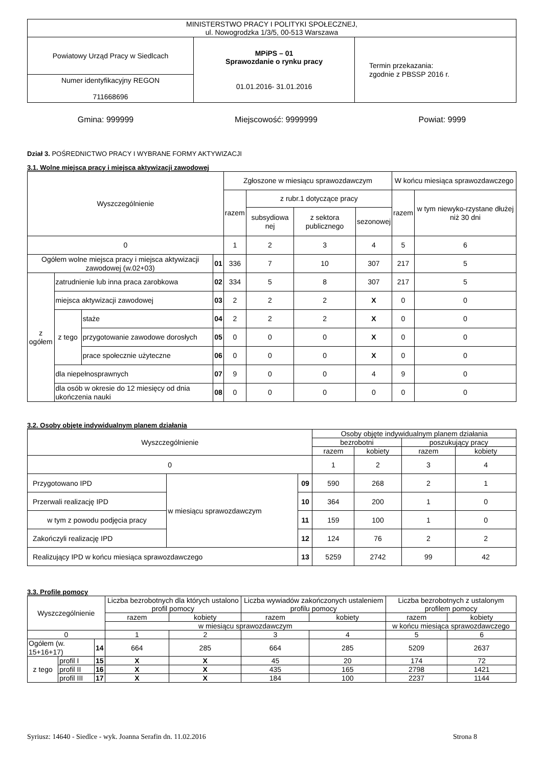| MINISTERSTWO PRACY I POLITYKI SPOŁECZNEJ, ul. Nowogrodzka 1/3/5, 00-513 Warszawa | | |
| Powiatowy Urząd Pracy w Siedlcach | MPiPS – 01 Sprawozdanie o rynku pracy 01.01.2016- 31.01.2016 | Termin przekazania: zgodnie z PBSSP 2016 r. |
| Numer identyfikacyjny REGON 711668696 | | |
Gmina: 999999 Miejscowość: 9999999 Powiat: 9999
Dział 3. POŚREDNICTWO PRACY I WYBRANE FORMY AKTYWIZACJI
3.1. Wolne miejsca pracy i miejsca aktywizacji zawodowej
| Wyszczególnienie | | | | Zgłoszone w miesiącu sprawozdawczym | | | | W końcu miesiąca sprawozdawczego | |
| | | | | razem | z rubr.1 dotyczące pracy | | | razem | w tym niewyko-rzystane dłużej niż 30 dni |
| | | | | | subsydiowa nej | z sektora publicznego | sezonowej | | |
| 0 | | | | 1 | 2 | 3 | 4 | 5 | 6 |
| Ogółem wolne miejsca pracy i miejsca aktywizacji zawodowej (w.02+03) | | | 01 | 336 | 7 | 10 | 307 | 217 | 5 |
| z ogółem | zatrudnienie lub inna praca zarobkowa | | 02 | 334 | 5 | 8 | 307 | 217 | 5 |
| | miejsca aktywizacji zawodowej | | 03 | 2 | 2 | 2 | X | 0 | 0 |
| | z tego | staże | 04 | 2 | 2 | 2 | X | 0 | 0 |
| | | przygotowanie zawodowe dorosłych | 05 | 0 | 0 | 0 | X | 0 | 0 |
| | | prace społecznie użyteczne | 06 | 0 | 0 | 0 | X | 0 | 0 |
| | dla niepełnosprawnych | | 07 | 9 | 0 | 0 | 4 | 9 | 0 |
| | dla osób w okresie do 12 miesięcy od dnia ukończenia nauki | | 08 | 0 | 0 | 0 | 0 | 0 | 0 |
3.2. Osoby objęte indywidualnym planem działania
| Wyszczególnienie | | | Osoby objęte indywidualnym planem działania | | | |
| | | | bezrobotni | | poszukujący pracy | |
| | | | razem | kobiety | razem | kobiety |
| 0 | | | 1 | 2 | 3 | 4 |
| Przygotowano IPD | w miesiącu sprawozdawczym | 09 | 590 | 268 | 2 | 1 |
| Przerwali realizację IPD | | 10 | 364 | 200 | 1 | 0 |
| w tym z powodu podjęcia pracy | | 11 | 159 | 100 | 1 | 0 |
| Zakończyli realizację IPD | | 12 | 124 | 76 | 2 | 2 |
| Realizujący IPD w końcu miesiąca sprawozdawczego | | 13 | 5259 | 2742 | 99 | 42 |
3.3. Profile pomocy
| Wyszczególnienie | | | Liczba bezrobotnych dla których ustalono profil pomocy | | Liczba wywiadów zakończonych ustaleniem profilu pomocy | | Liczba bezrobotnych z ustalonym profilem pomocy | |
| | | | razem | kobiety | razem | kobiety | razem | kobiety |
| | | | w miesiącu sprawozdawczym | | | | w końcu miesiąca sprawozdawczego | |
| 0 | | | 1 | 2 | 3 | 4 | 5 | 6 |
| Ogółem (w. 15+16+17) | | 14 | 664 | 285 | 664 | 285 | 5209 | 2637 |
| z tego | profil I | 15 | X | X | 45 | 20 | 174 | 72 |
| | profil II | 16 | X | X | 435 | 165 | 2798 | 1421 |
| | profil III | 17 | X | X | 184 | 100 | 2237 | 1144 |
Syriusz: 14640 - Siedlce - wyk. Joanna Serafin dn. 11.02.2016 Strona 8